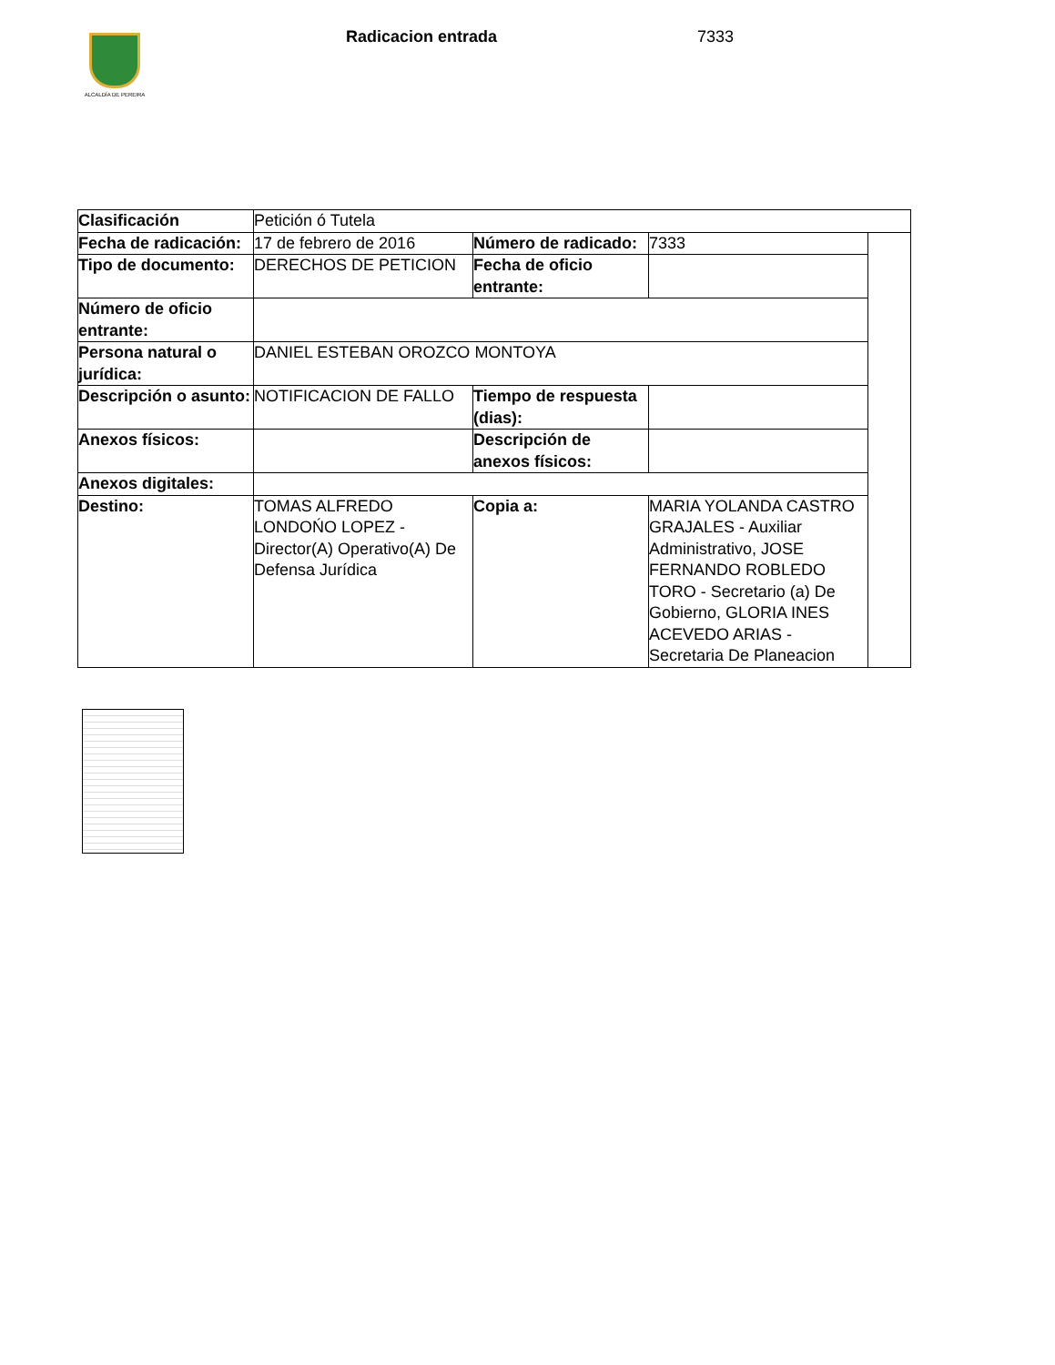ALCALDÍA DE PEREIRA Radicacion entrada 7333
| Clasificación | Petición ó Tutela | | | |
| Fecha de radicación: | 17 de febrero de 2016 | Número de radicado: | 7333 | |
| Tipo de documento: | DERECHOS DE PETICION | Fecha de oficio entrante: | | |
| Número de oficio entrante: | | | | |
| Persona natural o jurídica: | DANIEL ESTEBAN OROZCO MONTOYA | | | |
| Descripción o asunto: | NOTIFICACION DE FALLO | Tiempo de respuesta (dias): | | |
| Anexos físicos: | | Descripción de anexos físicos: | | |
| Anexos digitales: | | | | |
| Destino: | TOMAS ALFREDO LONDOŃO LOPEZ - Director(A) Operativo(A) De Defensa Jurídica | Copia a: | MARIA YOLANDA CASTRO GRAJALES - Auxiliar Administrativo, JOSE FERNANDO ROBLEDO TORO - Secretario (a) De Gobierno, GLORIA INES ACEVEDO ARIAS - Secretaria De Planeacion | |